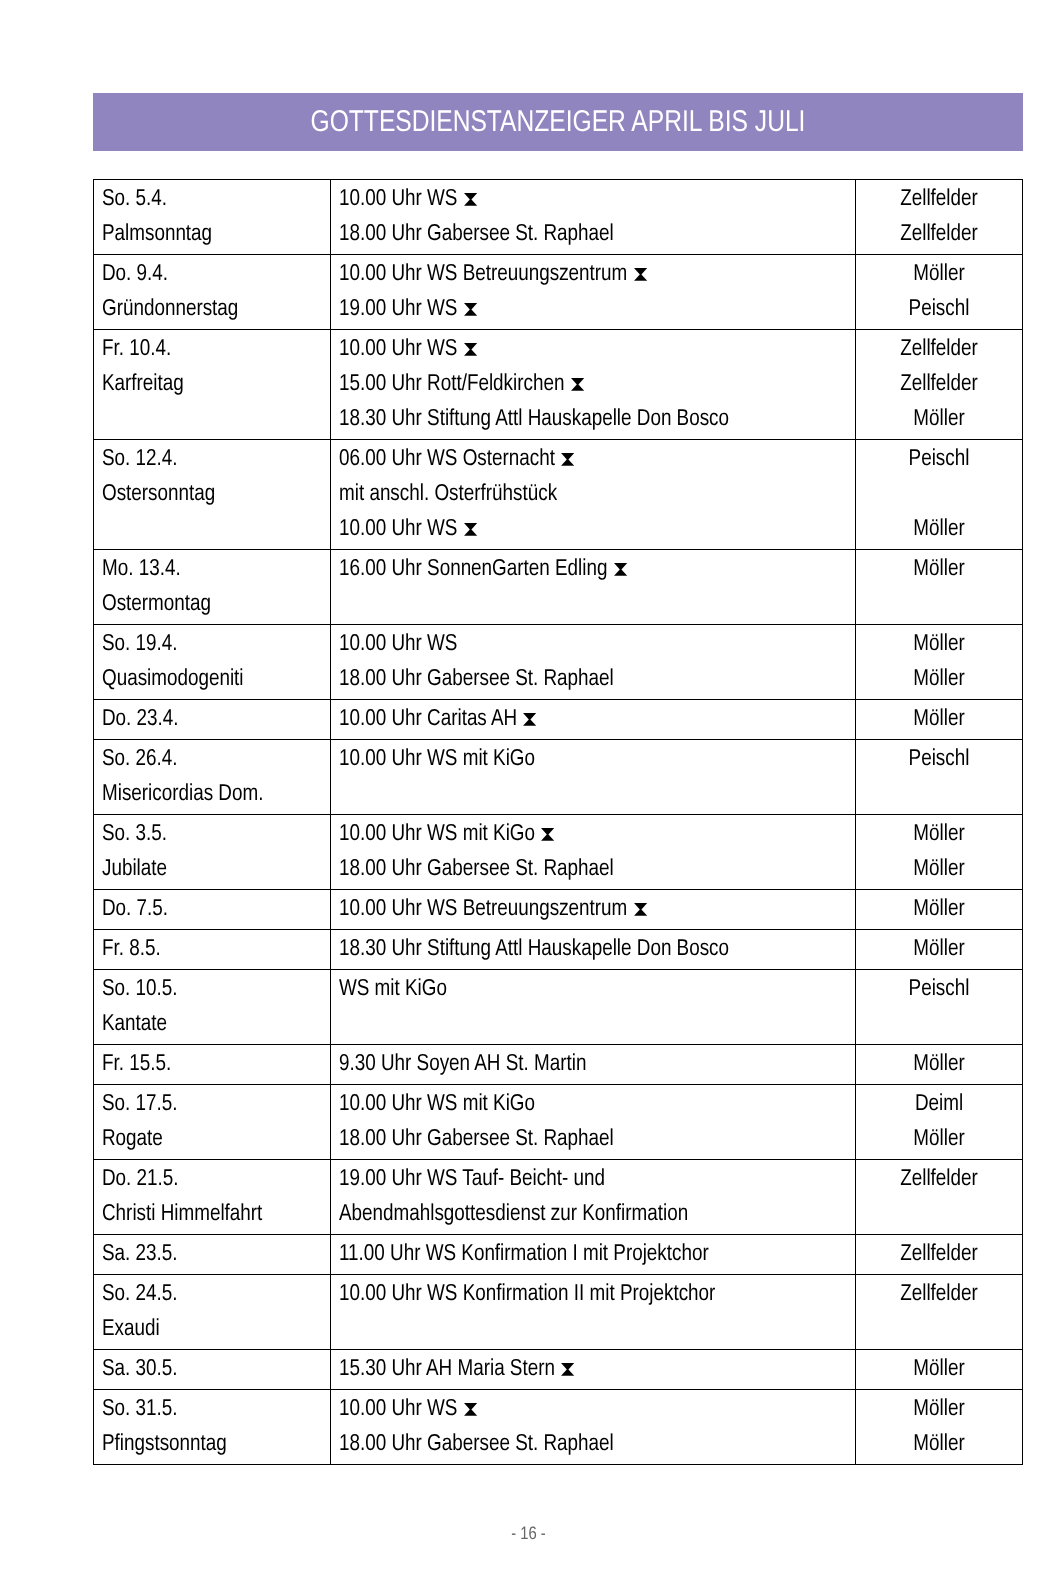GOTTESDIENSTANZEIGER APRIL BIS JULI
| So. 5.4. Palmsonntag | 10.00 Uhr WS ⧗ 18.00 Uhr Gabersee St. Raphael | Zellfelder Zellfelder |
| Do. 9.4. Gründonnerstag | 10.00 Uhr WS Betreuungszentrum ⧗ 19.00 Uhr WS ⧗ | Möller Peischl |
| Fr. 10.4. Karfreitag | 10.00 Uhr WS ⧗ 15.00 Uhr Rott/Feldkirchen ⧗ 18.30 Uhr Stiftung Attl Hauskapelle Don Bosco | Zellfelder Zellfelder Möller |
| So. 12.4. Ostersonntag | 06.00 Uhr WS Osternacht ⧗ mit anschl. Osterfrühstück 10.00 Uhr WS ⧗ | Peischl Möller |
| Mo. 13.4. Ostermontag | 16.00 Uhr SonnenGarten Edling ⧗ | Möller |
| So. 19.4. Quasimodogeniti | 10.00 Uhr WS 18.00 Uhr Gabersee St. Raphael | Möller Möller |
| Do. 23.4. | 10.00 Uhr Caritas AH ⧗ | Möller |
| So. 26.4. Misericordias Dom. | 10.00 Uhr WS mit KiGo | Peischl |
| So. 3.5. Jubilate | 10.00 Uhr WS mit KiGo ⧗ 18.00 Uhr Gabersee St. Raphael | Möller Möller |
| Do. 7.5. | 10.00 Uhr WS Betreuungszentrum ⧗ | Möller |
| Fr. 8.5. | 18.30 Uhr Stiftung Attl Hauskapelle Don Bosco | Möller |
| So. 10.5. Kantate | WS mit KiGo | Peischl |
| Fr. 15.5. | 9.30 Uhr Soyen AH St. Martin | Möller |
| So. 17.5. Rogate | 10.00 Uhr WS mit KiGo 18.00 Uhr Gabersee St. Raphael | Deiml Möller |
| Do. 21.5. Christi Himmelfahrt | 19.00 Uhr WS Tauf- Beicht- und Abendmahlsgottesdienst zur Konfirmation | Zellfelder |
| Sa. 23.5. | 11.00 Uhr WS Konfirmation I mit Projektchor | Zellfelder |
| So. 24.5. Exaudi | 10.00 Uhr WS Konfirmation II mit Projektchor | Zellfelder |
| Sa. 30.5. | 15.30 Uhr AH Maria Stern ⧗ | Möller |
| So. 31.5. Pfingstsonntag | 10.00 Uhr WS ⧗ 18.00 Uhr Gabersee St. Raphael | Möller Möller |
- 16 -